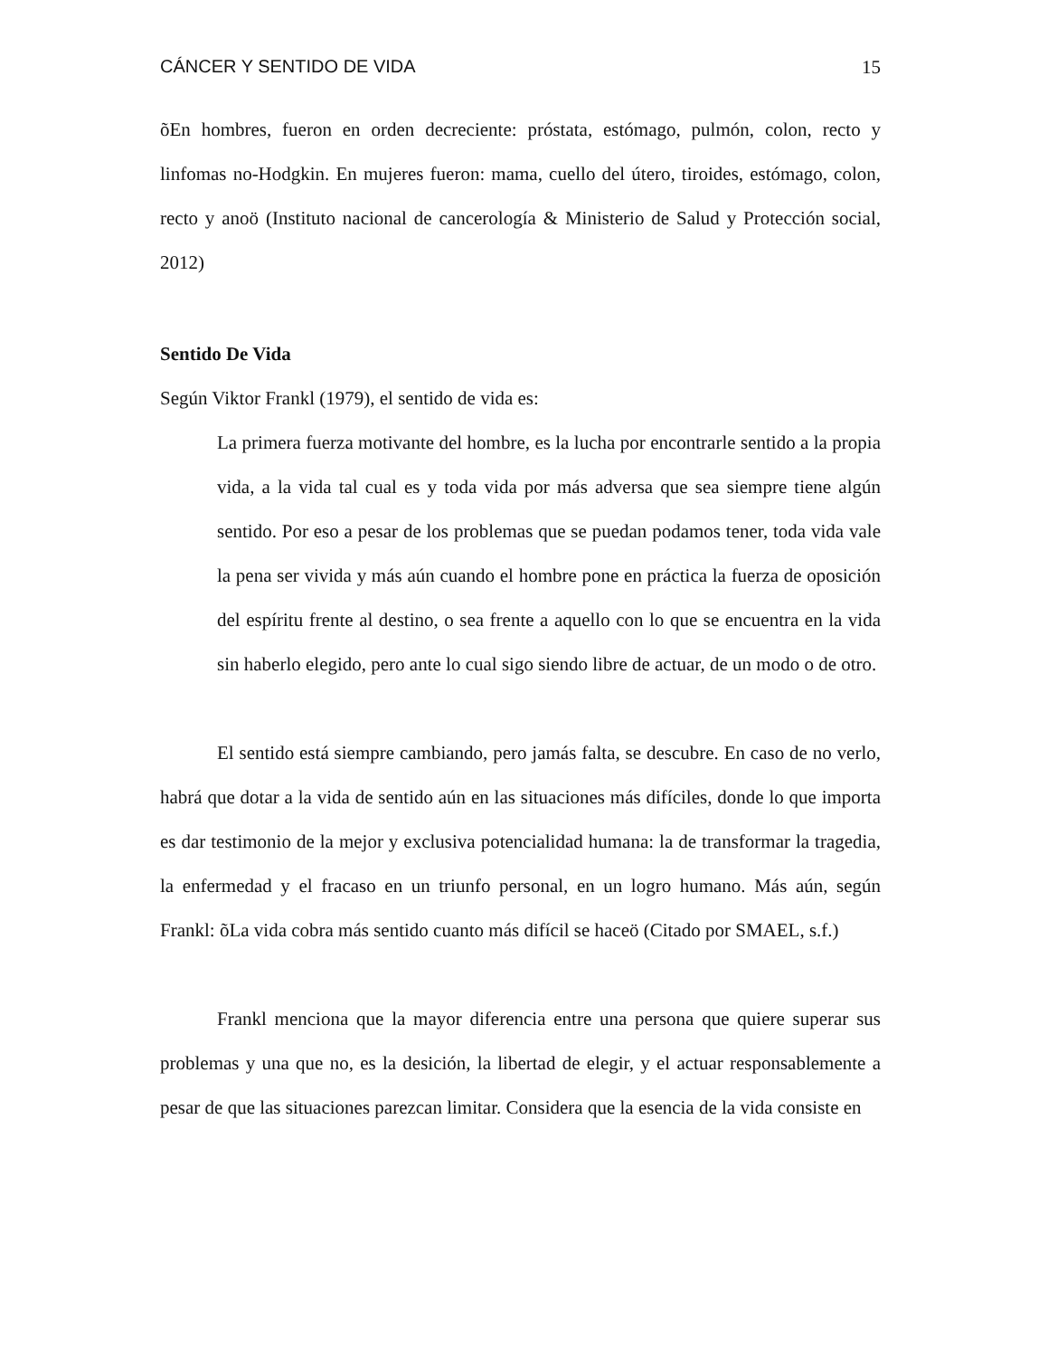CÁNCER Y SENTIDO DE VIDA 15
õEn hombres, fueron en orden decreciente: próstata, estómago, pulmón, colon, recto y linfomas no-Hodgkin. En mujeres fueron: mama, cuello del útero, tiroides, estómago, colon, recto y anoö (Instituto nacional de cancerología & Ministerio de Salud y Protección social, 2012)
Sentido De Vida
Según Viktor Frankl (1979), el sentido de vida es:
La primera fuerza motivante del hombre, es la lucha por encontrarle sentido a la propia vida, a la vida tal cual es y toda vida por más adversa que sea siempre tiene algún sentido. Por eso a pesar de los problemas que se puedan podamos tener, toda vida vale la pena ser vivida y más aún cuando el hombre pone en práctica la fuerza de oposición del espíritu frente al destino, o sea frente a aquello con lo que se encuentra en la vida sin haberlo elegido, pero ante lo cual sigo siendo libre de actuar, de un modo o de otro.
El sentido está siempre cambiando, pero jamás falta, se descubre. En caso de no verlo, habrá que dotar a la vida de sentido aún en las situaciones más difíciles, donde lo que importa es dar testimonio de la mejor y exclusiva potencialidad humana: la de transformar la tragedia, la enfermedad y el fracaso en un triunfo personal, en un logro humano. Más aún, según Frankl: õLa vida cobra más sentido cuanto más difícil se haceö (Citado por SMAEL, s.f.)
Frankl menciona que la mayor diferencia entre una persona que quiere superar sus problemas y una que no, es la desición, la libertad de elegir, y el actuar responsablemente a pesar de que las situaciones parezcan limitar. Considera que la esencia de la vida consiste en